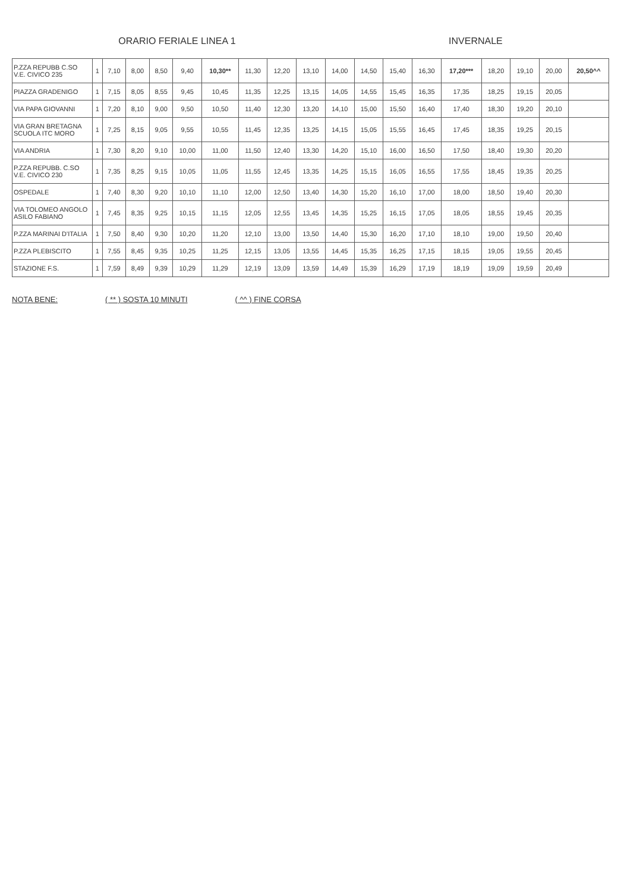ORARIO FERIALE LINEA 1 INVERNALE
| P.ZZA REPUBB C.SO V.E. CIVICO 235 | 1 | 7,10 | 8,00 | 8,50 | 9,40 | 10,30** | 11,30 | 12,20 | 13,10 | 14,00 | 14,50 | 15,40 | 16,30 | 17,20*** | 18,20 | 19,10 | 20,00 | 20,50^^ |
| PIAZZA GRADENIGO | 1 | 7,15 | 8,05 | 8,55 | 9,45 | 10,45 | 11,35 | 12,25 | 13,15 | 14,05 | 14,55 | 15,45 | 16,35 | 17,35 | 18,25 | 19,15 | 20,05 | |
| VIA PAPA GIOVANNI | 1 | 7,20 | 8,10 | 9,00 | 9,50 | 10,50 | 11,40 | 12,30 | 13,20 | 14,10 | 15,00 | 15,50 | 16,40 | 17,40 | 18,30 | 19,20 | 20,10 | |
| VIA GRAN BRETAGNA SCUOLA ITC MORO | 1 | 7,25 | 8,15 | 9,05 | 9,55 | 10,55 | 11,45 | 12,35 | 13,25 | 14,15 | 15,05 | 15,55 | 16,45 | 17,45 | 18,35 | 19,25 | 20,15 | |
| VIA ANDRIA | 1 | 7,30 | 8,20 | 9,10 | 10,00 | 11,00 | 11,50 | 12,40 | 13,30 | 14,20 | 15,10 | 16,00 | 16,50 | 17,50 | 18,40 | 19,30 | 20,20 | |
| P.ZZA REPUBB. C.SO V.E. CIVICO 230 | 1 | 7,35 | 8,25 | 9,15 | 10,05 | 11,05 | 11,55 | 12,45 | 13,35 | 14,25 | 15,15 | 16,05 | 16,55 | 17,55 | 18,45 | 19,35 | 20,25 | |
| OSPEDALE | 1 | 7,40 | 8,30 | 9,20 | 10,10 | 11,10 | 12,00 | 12,50 | 13,40 | 14,30 | 15,20 | 16,10 | 17,00 | 18,00 | 18,50 | 19,40 | 20,30 | |
| VIA TOLOMEO ANGOLO ASILO FABIANO | 1 | 7,45 | 8,35 | 9,25 | 10,15 | 11,15 | 12,05 | 12,55 | 13,45 | 14,35 | 15,25 | 16,15 | 17,05 | 18,05 | 18,55 | 19,45 | 20,35 | |
| P.ZZA MARINAI D'ITALIA | 1 | 7,50 | 8,40 | 9,30 | 10,20 | 11,20 | 12,10 | 13,00 | 13,50 | 14,40 | 15,30 | 16,20 | 17,10 | 18,10 | 19,00 | 19,50 | 20,40 | |
| P.ZZA PLEBISCITO | 1 | 7,55 | 8,45 | 9,35 | 10,25 | 11,25 | 12,15 | 13,05 | 13,55 | 14,45 | 15,35 | 16,25 | 17,15 | 18,15 | 19,05 | 19,55 | 20,45 | |
| STAZIONE F.S. | 1 | 7,59 | 8,49 | 9,39 | 10,29 | 11,29 | 12,19 | 13,09 | 13,59 | 14,49 | 15,39 | 16,29 | 17,19 | 18,19 | 19,09 | 19,59 | 20,49 | |
NOTA BENE: ( ** ) SOSTA 10 MINUTI ( ^^ ) FINE CORSA